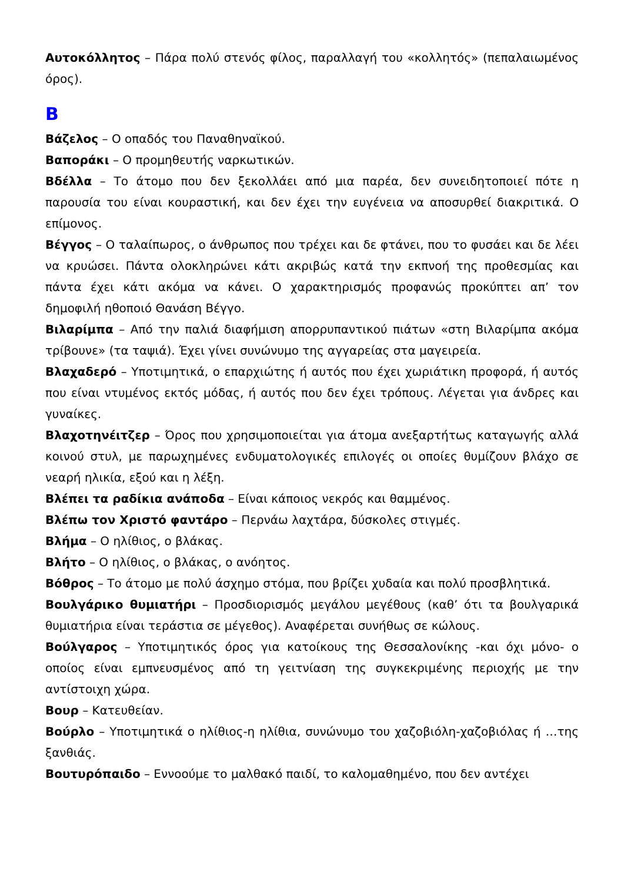Αυτοκόλλητος – Πάρα πολύ στενός φίλος, παραλλαγή του «κολλητός» (πεπαλαιωμένος όρος).
Β
Βάζελος – Ο οπαδός του Παναθηναϊκού.
Βαποράκι – Ο προμηθευτής ναρκωτικών.
Βδέλλα – Το άτομο που δεν ξεκολλάει από μια παρέα, δεν συνειδητοποιεί πότε η παρουσία του είναι κουραστική, και δεν έχει την ευγένεια να αποσυρθεί διακριτικά. Ο επίμονος.
Βέγγος – Ο ταλαίπωρος, ο άνθρωπος που τρέχει και δε φτάνει, που το φυσάει και δε λέει να κρυώσει. Πάντα ολοκληρώνει κάτι ακριβώς κατά την εκπνοή της προθεσμίας και πάντα έχει κάτι ακόμα να κάνει. Ο χαρακτηρισμός προφανώς προκύπτει απ’ τον δημοφιλή ηθοποιό Θανάση Βέγγο.
Βιλαρίμπα – Από την παλιά διαφήμιση απορρυπαντικού πιάτων «στη Βιλαρίμπα ακόμα τρίβουνε» (τα ταψιά). Έχει γίνει συνώνυμο της αγγαρείας στα μαγειρεία.
Βλαχαδερό – Υποτιμητικά, ο επαρχιώτης ή αυτός που έχει χωριάτικη προφορά, ή αυτός που είναι ντυμένος εκτός μόδας, ή αυτός που δεν έχει τρόπους. Λέγεται για άνδρες και γυναίκες.
Βλαχοτηνέιτζερ – Όρος που χρησιμοποιείται για άτομα ανεξαρτήτως καταγωγής αλλά κοινού στυλ, με παρωχημένες ενδυματολογικές επιλογές οι οποίες θυμίζουν βλάχο σε νεαρή ηλικία, εξού και η λέξη.
Βλέπει τα ραδίκια ανάποδα – Είναι κάποιος νεκρός και θαμμένος.
Βλέπω τον Χριστό φαντάρο – Περνάω λαχτάρα, δύσκολες στιγμές.
Βλήμα – Ο ηλίθιος, ο βλάκας.
Βλήτο – Ο ηλίθιος, ο βλάκας, ο ανόητος.
Βόθρος – Το άτομο με πολύ άσχημο στόμα, που βρίζει χυδαία και πολύ προσβλητικά.
Βουλγάρικο θυμιατήρι – Προσδιορισμός μεγάλου μεγέθους (καθ’ ότι τα βουλγαρικά θυμιατήρια είναι τεράστια σε μέγεθος). Αναφέρεται συνήθως σε κώλους.
Βούλγαρος – Υποτιμητικός όρος για κατοίκους της Θεσσαλονίκης -και όχι μόνο- ο οποίος είναι εμπνευσμένος από τη γειτνίαση της συγκεκριμένης περιοχής με την αντίστοιχη χώρα.
Βουρ – Κατευθείαν.
Βούρλο – Υποτιμητικά ο ηλίθιος-η ηλίθια, συνώνυμο του χαζοβιόλη-χαζοβιόλας ή …της ξανθιάς.
Βουτυρόπαιδο – Εννοούμε το μαλθακό παιδί, το καλομαθημένο, που δεν αντέχει